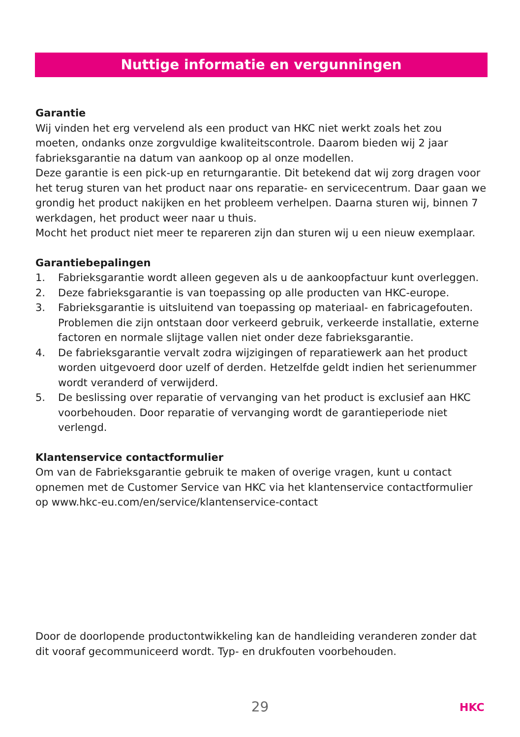Nuttige informatie en vergunningen
Garantie
Wij vinden het erg vervelend als een product van HKC niet werkt zoals het zou moeten, ondanks onze zorgvuldige kwaliteitscontrole. Daarom bieden wij 2 jaar fabrieksgarantie na datum van aankoop op al onze modellen.
Deze garantie is een pick-up en returngarantie. Dit betekend dat wij zorg dragen voor het terug sturen van het product naar ons reparatie- en servicecentrum. Daar gaan we grondig het product nakijken en het probleem verhelpen. Daarna sturen wij, binnen 7 werkdagen, het product weer naar u thuis.
Mocht het product niet meer te repareren zijn dan sturen wij u een nieuw exemplaar.
Garantiebepalingen
1. Fabrieksgarantie wordt alleen gegeven als u de aankoopfactuur kunt overleggen.
2. Deze fabrieksgarantie is van toepassing op alle producten van HKC-europe.
3. Fabrieksgarantie is uitsluitend van toepassing op materiaal- en fabricagefouten. Problemen die zijn ontstaan door verkeerd gebruik, verkeerde installatie, externe factoren en normale slijtage vallen niet onder deze fabrieksgarantie.
4. De fabrieksgarantie vervalt zodra wijzigingen of reparatiewerk aan het product worden uitgevoerd door uzelf of derden. Hetzelfde geldt indien het serienummer wordt veranderd of verwijderd.
5. De beslissing over reparatie of vervanging van het product is exclusief aan HKC voorbehouden. Door reparatie of vervanging wordt de garantieperiode niet verlengd.
Klantenservice contactformulier
Om van de Fabrieksgarantie gebruik te maken of overige vragen, kunt u contact opnemen met de Customer Service van HKC via het klantenservice contactformulier op www.hkc-eu.com/en/service/klantenservice-contact
Door de doorlopende productontwikkeling kan de handleiding veranderen zonder dat dit vooraf gecommuniceerd wordt. Typ- en drukfouten voorbehouden.
29 HKC